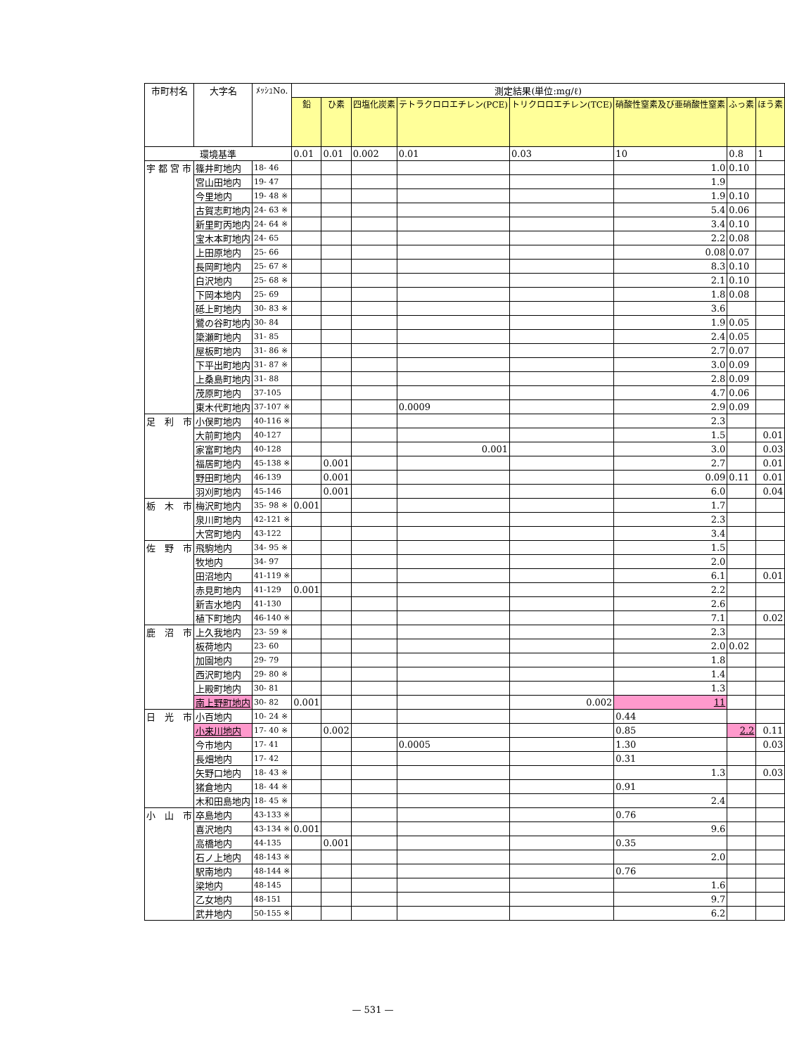| 市町村名 | 大字名 | ﾒｯｼｭNo. | 測定結果(単位:mg/ℓ) | | | | | | | |
| --- | --- | --- | --- | --- | --- | --- | --- | --- | --- | --- |
| | | | 鉛 | ひ素 | 四塩化炭素 | テトラクロロエチレン(PCE) | トリクロロエチレン(TCE) | 硝酸性窒素及び亜硝酸性窒素 | ふっ素 | ほう素 |
| 環境基準 | | | 0.01 | 0.01 | 0.002 | 0.01 | 0.03 | 10 | 0.8 | 1 |
| 宇 都 宮 市 | 篠井町地内 | 18- 46 | | | | | | 1.0 | 0.10 | |
| | 宮山田地内 | 19- 47 | | | | | | 1.9 | | |
| | 今里地内 | 19- 48 ※ | | | | | | 1.9 | 0.10 | |
| | 古賀志町地内 | 24- 63 ※ | | | | | | 5.4 | 0.06 | |
| | 新里町丙地内 | 24- 64 ※ | | | | | | 3.4 | 0.10 | |
| | 宝木本町地内 | 24- 65 | | | | | | 2.2 | 0.08 | |
| | 上田原地内 | 25- 66 | | | | | | 0.08 | 0.07 | |
| | 長岡町地内 | 25- 67 ※ | | | | | | 8.3 | 0.10 | |
| | 白沢地内 | 25- 68 ※ | | | | | | 2.1 | 0.10 | |
| | 下岡本地内 | 25- 69 | | | | | | 1.8 | 0.08 | |
| | 砥上町地内 | 30- 83 ※ | | | | | | 3.6 | | |
| | 鷺の谷町地内 | 30- 84 | | | | | | 1.9 | 0.05 | |
| | 簗瀬町地内 | 31- 85 | | | | | | 2.4 | 0.05 | |
| | 屋板町地内 | 31- 86 ※ | | | | | | 2.7 | 0.07 | |
| | 下平出町地内 | 31- 87 ※ | | | | | | 3.0 | 0.09 | |
| | 上桑島町地内 | 31- 88 | | | | | | 2.8 | 0.09 | |
| | 茂原町地内 | 37-105 | | | | | | 4.7 | 0.06 | |
| | 東木代町地内 | 37-107 ※ | | | | 0.0009 | | 2.9 | 0.09 | |
| 足 利 市 | 小俣町地内 | 40-116 ※ | | | | | | 2.3 | | |
| | 大前町地内 | 40-127 | | | | | | 1.5 | | 0.01 |
| | 家富町地内 | 40-128 | | | | 0.001 | | 3.0 | | 0.03 |
| | 福居町地内 | 45-138 ※ | | 0.001 | | | | 2.7 | | 0.01 |
| | 野田町地内 | 46-139 | | 0.001 | | | | 0.09 | 0.11 | 0.01 |
| | 羽刈町地内 | 45-146 | | 0.001 | | | | 6.0 | | 0.04 |
| 栃 木 市 | 梅沢町地内 | 35- 98 ※ | 0.001 | | | | | 1.7 | | |
| | 泉川町地内 | 42-121 ※ | | | | | | 2.3 | | |
| | 大宮町地内 | 43-122 | | | | | | 3.4 | | |
| 佐 野 市 | 飛駒地内 | 34- 95 ※ | | | | | | 1.5 | | |
| | 牧地内 | 34- 97 | | | | | | 2.0 | | |
| | 田沼地内 | 41-119 ※ | | | | | | 6.1 | | 0.01 |
| | 赤見町地内 | 41-129 | 0.001 | | | | | 2.2 | | |
| | 新吉水地内 | 41-130 | | | | | | 2.6 | | |
| | 植下町地内 | 46-140 ※ | | | | | | 7.1 | | 0.02 |
| 鹿 沼 市 | 上久我地内 | 23- 59 ※ | | | | | | 2.3 | | |
| | 板荷地内 | 23- 60 | | | | | | 2.0 | 0.02 | |
| | 加園地内 | 29- 79 | | | | | | 1.8 | | |
| | 西沢町地内 | 29- 80 ※ | | | | | | 1.4 | | |
| | 上殿町地内 | 30- 81 | | | | | | 1.3 | | |
| | 南上野町地内 | 30- 82 | 0.001 | | | | 0.002 | 11 | | |
| 日 光 市 | 小百地内 | 10- 24 ※ | | | | | | 0.44 | | |
| | 小来川地内 | 17- 40 ※ | | 0.002 | | | | 0.85 | 2.2 | 0.11 |
| | 今市地内 | 17- 41 | | | | 0.0005 | | 1.30 | | 0.03 |
| | 長畑地内 | 17- 42 | | | | | | 0.31 | | |
| | 矢野口地内 | 18- 43 ※ | | | | | | 1.3 | | 0.03 |
| | 猪倉地内 | 18- 44 ※ | | | | | | 0.91 | | |
| | 木和田島地内 | 18- 45 ※ | | | | | | 2.4 | | |
| 小 山 市 | 卒島地内 | 43-133 ※ | | | | | | 0.76 | | |
| | 喜沢地内 | 43-134 ※ | 0.001 | | | | | 9.6 | | |
| | 高橋地内 | 44-135 | | 0.001 | | | | 0.35 | | |
| | 石ノ上地内 | 48-143 ※ | | | | | | 2.0 | | |
| | 駅南地内 | 48-144 ※ | | | | | | 0.76 | | |
| | 梁地内 | 48-145 | | | | | | 1.6 | | |
| | 乙女地内 | 48-151 | | | | | | 9.7 | | |
| | 武井地内 | 50-155 ※ | | | | | | 6.2 | | |
— 531 —